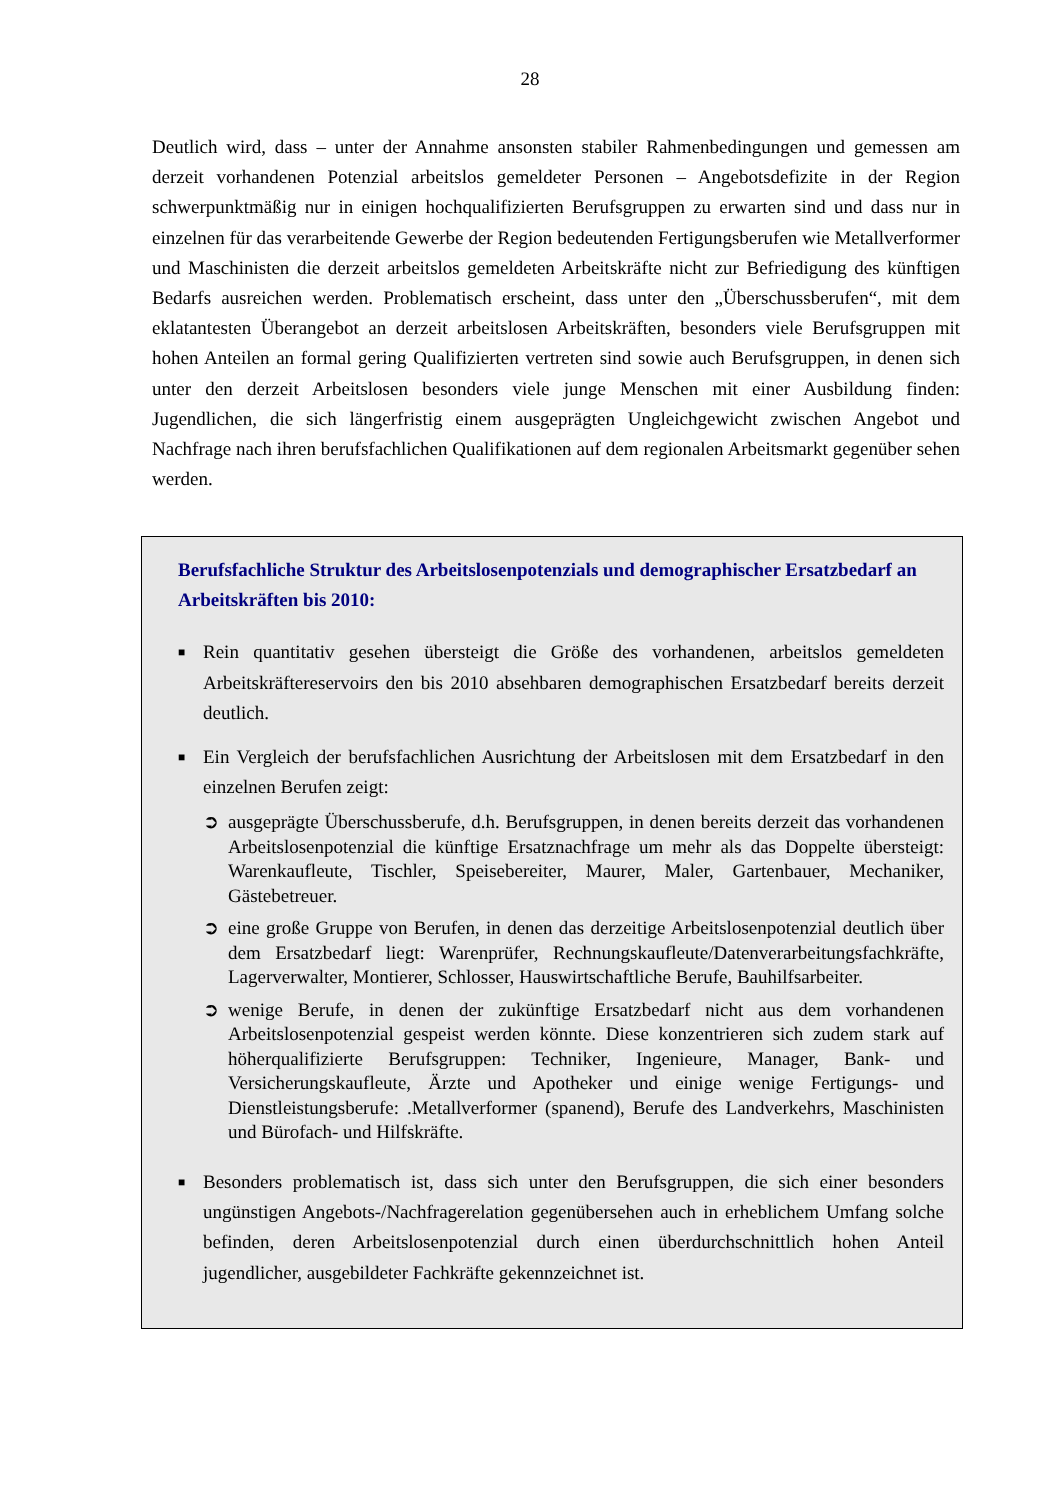28
Deutlich wird, dass – unter der Annahme ansonsten stabiler Rahmenbedingungen und gemessen am derzeit vorhandenen Potenzial arbeitslos gemeldeter Personen – Angebotsdefizite in der Region schwerpunktmäßig nur in einigen hochqualifizierten Berufsgruppen zu erwarten sind und dass nur in einzelnen für das verarbeitende Gewerbe der Region bedeutenden Fertigungsberufen wie Metallverformer und Maschinisten die derzeit arbeitslos gemeldeten Arbeitskräfte nicht zur Befriedigung des künftigen Bedarfs ausreichen werden. Problematisch erscheint, dass unter den „Überschussberufen“, mit dem eklatantesten Überangebot an derzeit arbeitslosen Arbeitskräften, besonders viele Berufsgruppen mit hohen Anteilen an formal gering Qualifizierten vertreten sind sowie auch Berufsgruppen, in denen sich unter den derzeit Arbeitslosen besonders viele junge Menschen mit einer Ausbildung finden: Jugendlichen, die sich längerfristig einem ausgeprägten Ungleichgewicht zwischen Angebot und Nachfrage nach ihren berufsfachlichen Qualifikationen auf dem regionalen Arbeitsmarkt gegenüber sehen werden.
Berufsfachliche Struktur des Arbeitslosenpotenzials und demographischer Ersatzbedarf an Arbeitskräften bis 2010:
■
Rein quantitativ gesehen übersteigt die Größe des vorhandenen, arbeitslos gemeldeten Arbeitskräftereservoirs den bis 2010 absehbaren demographischen Ersatzbedarf bereits derzeit deutlich.
■
Ein Vergleich der berufsfachlichen Ausrichtung der Arbeitslosen mit dem Ersatzbedarf in den einzelnen Berufen zeigt:
➲ ausgeprägte Überschussberufe, d.h. Berufsgruppen, in denen bereits derzeit das vorhandenen Arbeitslosenpotenzial die künftige Ersatznachfrage um mehr als das Doppelte übersteigt: Warenkaufleute, Tischler, Speisebereiter, Maurer, Maler, Gartenbauer, Mechaniker, Gästebetreuer.
➲ eine große Gruppe von Berufen, in denen das derzeitige Arbeitslosenpotenzial deutlich über dem Ersatzbedarf liegt: Warenprüfer, Rechnungskaufleute/Datenverarbeitungsfachkräfte, Lagerverwalter, Montierer, Schlosser, Hauswirtschaftliche Berufe, Bauhilfsarbeiter.
➲ wenige Berufe, in denen der zukünftige Ersatzbedarf nicht aus dem vorhandenen Arbeitslosenpotenzial gespeist werden könnte. Diese konzentrieren sich zudem stark auf höherqualifizierte Berufsgruppen: Techniker, Ingenieure, Manager, Bank- und Versicherungskaufleute, Ärzte und Apotheker und einige wenige Fertigungs- und Dienstleistungsberufe: .Metallverformer (spanend), Berufe des Landverkehrs, Maschinisten und Bürofach- und Hilfskräfte.
■
Besonders problematisch ist, dass sich unter den Berufsgruppen, die sich einer besonders ungünstigen Angebots-/Nachfragerelation gegenübersehen auch in erheblichem Umfang solche befinden, deren Arbeitslosenpotenzial durch einen überdurchschnittlich hohen Anteil jugendlicher, ausgebildeter Fachkräfte gekennzeichnet ist.